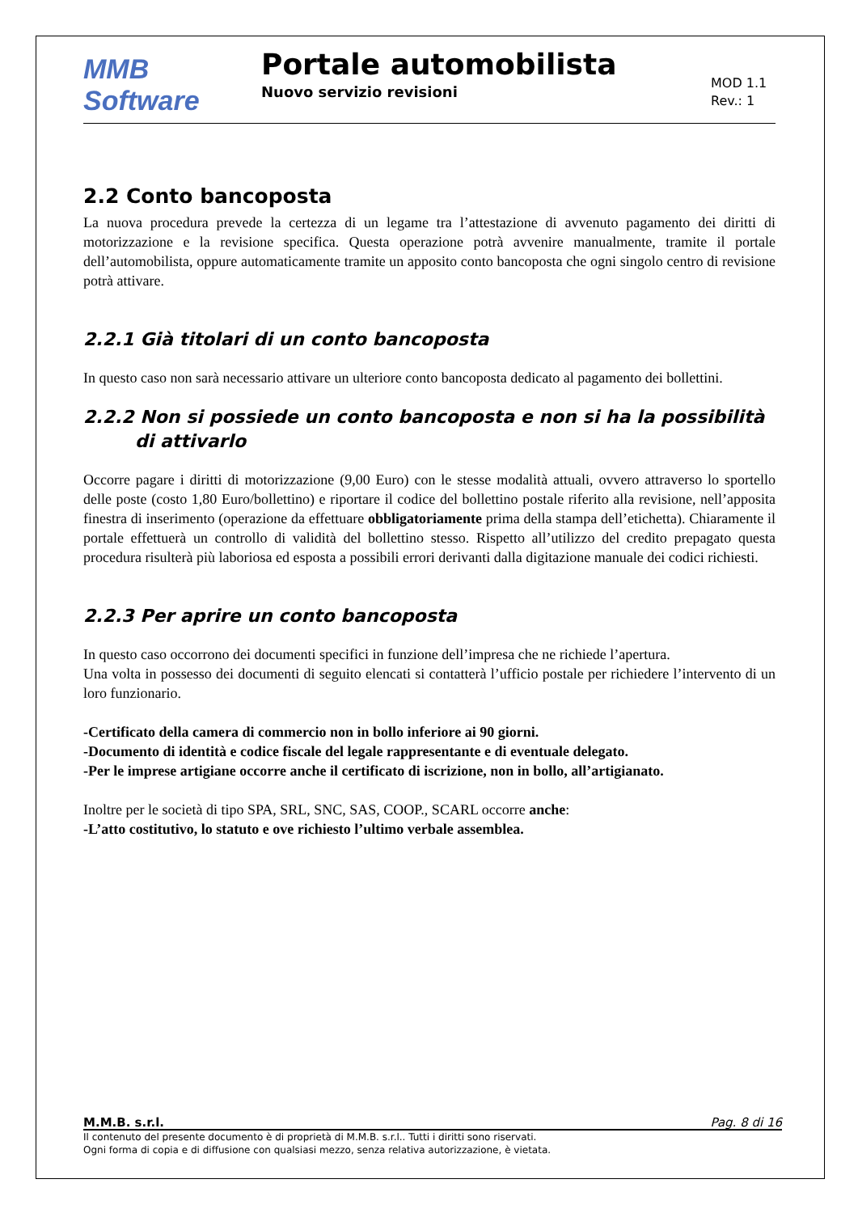MMB Software
Portale automobilista
Nuovo servizio revisioni
MOD 1.1
Rev.: 1
2.2 Conto bancoposta
La nuova procedura prevede la certezza di un legame tra l’attestazione di avvenuto pagamento dei diritti di motorizzazione e la revisione specifica. Questa operazione potrà avvenire manualmente, tramite il portale dell’automobilista, oppure automaticamente tramite un apposito conto bancoposta che ogni singolo centro di revisione potrà attivare.
2.2.1 Già titolari di un conto bancoposta
In questo caso non sarà necessario attivare un ulteriore conto bancoposta dedicato al pagamento dei bollettini.
2.2.2 Non si possiede un conto bancoposta e non si ha la possibilità di attivarlo
Occorre pagare i diritti di motorizzazione (9,00 Euro) con le stesse modalità attuali, ovvero attraverso lo sportello delle poste (costo 1,80 Euro/bollettino) e riportare il codice del bollettino postale riferito alla revisione, nell’apposita finestra di inserimento (operazione da effettuare obbligatoriamente prima della stampa dell’etichetta). Chiaramente il portale effettuerà un controllo di validità del bollettino stesso. Rispetto all’utilizzo del credito prepagato questa procedura risulterà più laboriosa ed esposta a possibili errori derivanti dalla digitazione manuale dei codici richiesti.
2.2.3 Per aprire un conto bancoposta
In questo caso occorrono dei documenti specifici in funzione dell’impresa che ne richiede l’apertura.
Una volta in possesso dei documenti di seguito elencati si contatterà l’ufficio postale per richiedere l’intervento di un loro funzionario.
-Certificato della camera di commercio non in bollo inferiore ai 90 giorni.
-Documento di identità e codice fiscale del legale rappresentante e di eventuale delegato.
-Per le imprese artigiane occorre anche il certificato di iscrizione, non in bollo, all’artigianato.
Inoltre per le società di tipo SPA, SRL, SNC, SAS, COOP., SCARL occorre anche:
-L’atto costitutivo, lo statuto e ove richiesto l’ultimo verbale assemblea.
M.M.B. s.r.l. Pag. 8 di 16
Il contenuto del presente documento è di proprietà di M.M.B. s.r.l.. Tutti i diritti sono riservati.
Ogni forma di copia e di diffusione con qualsiasi mezzo, senza relativa autorizzazione, è vietata.